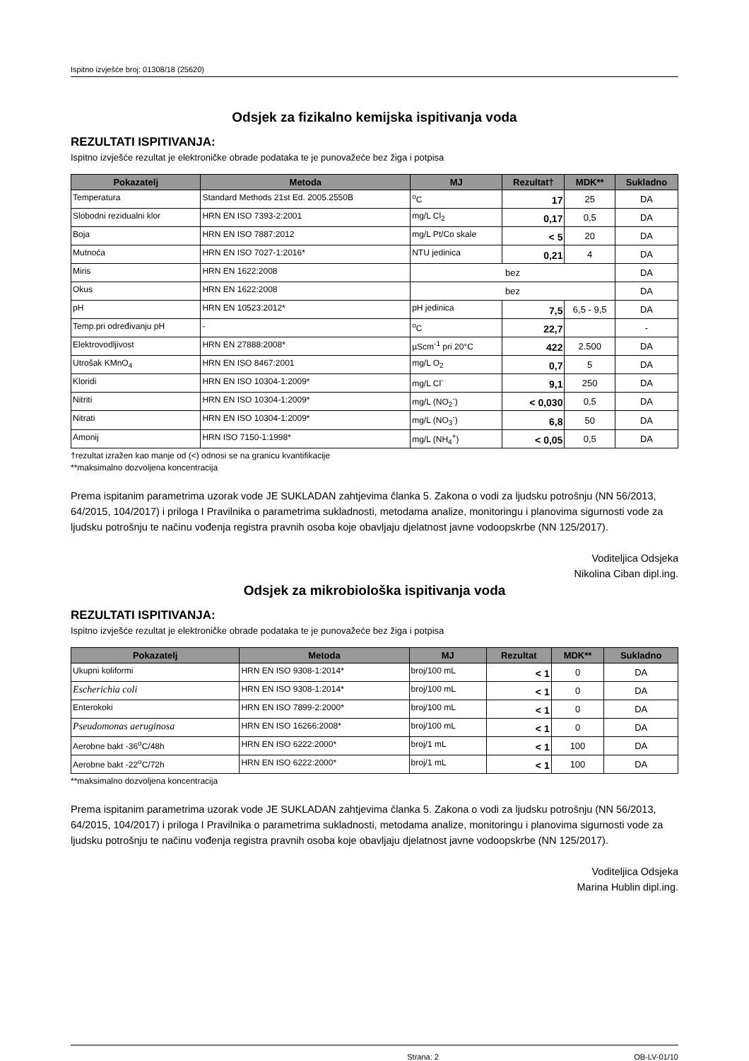Ispitno izvješće broj: 01308/18 (25620)
Odsjek za fizikalno kemijska ispitivanja voda
REZULTATI ISPITIVANJA:
Ispitno izvješće rezultat je elektroničke obrade podataka te je punovažeće bez žiga i potpisa
| Pokazatelj | Metoda | MJ | Rezultat† | MDK** | Sukladno |
| --- | --- | --- | --- | --- | --- |
| Temperatura | Standard Methods 21st Ed. 2005.2550B | <sup>o</sup> C | 17 | 25 | DA |
| Slobodni rezidualni klor | HRN EN ISO 7393-2:2001 | mg/L Cl<sub>2</sub> | 0,17 | 0,5 | DA |
| Boja | HRN EN ISO 7887:2012 | mg/L Pt/Co skale | < 5 | 20 | DA |
| Mutnoća | HRN EN ISO 7027-1:2016* | NTU jedinica | 0,21 | 4 | DA |
| Miris | HRN EN 1622:2008 | bez | | | DA |
| Okus | HRN EN 1622:2008 | bez | | | DA |
| pH | HRN EN 10523:2012* | pH jedinica | 7,5 | 6,5 - 9,5 | DA |
| Temp.pri određivanju pH | - | <sup>o</sup> C | 22,7 | | - |
| Elektrovodljivost | HRN EN 27888:2008* | µScm<sup>-1</sup> pri 20°C | 422 | 2.500 | DA |
| Utrošak KMnO<sub>4</sub> | HRN EN ISO 8467:2001 | mg/L O<sub>2</sub> | 0,7 | 5 | DA |
| Kloridi | HRN EN ISO 10304-1:2009* | mg/L Cl<sup>-</sup> | 9,1 | 250 | DA |
| Nitriti | HRN EN ISO 10304-1:2009* | mg/L (NO<sub>2</sub><sup>-</sup>) | < 0,030 | 0,5 | DA |
| Nitrati | HRN EN ISO 10304-1:2009* | mg/L (NO<sub>3</sub><sup>-</sup>) | 6,8 | 50 | DA |
| Amonij | HRN ISO 7150-1:1998* | mg/L (NH<sub>4</sub><sup>+</sup>) | < 0,05 | 0,5 | DA |
†rezultat izražen kao manje od (<) odnosi se na granicu kvantifikacije
**maksimalno dozvoljena koncentracija
Prema ispitanim parametrima uzorak vode JE SUKLADAN zahtjevima članka 5. Zakona o vodi za ljudsku potrošnju (NN 56/2013, 64/2015, 104/2017) i priloga I Pravilnika o parametrima sukladnosti, metodama analize, monitoringu i planovima sigurnosti vode za ljudsku potrošnju te načinu vođenja registra pravnih osoba koje obavljaju djelatnost javne vodoopskrbe (NN 125/2017).
Voditeljica Odsjeka
Nikolina Ciban dipl.ing.
Odsjek za mikrobiološka ispitivanja voda
REZULTATI ISPITIVANJA:
Ispitno izvješće rezultat je elektroničke obrade podataka te je punovažeće bez žiga i potpisa
| Pokazatelj | Metoda | MJ | Rezultat | MDK** | Sukladno |
| --- | --- | --- | --- | --- | --- |
| Ukupni koliformi | HRN EN ISO 9308-1:2014* | broj/100 mL | < 1 | 0 | DA |
| Escherichia coli | HRN EN ISO 9308-1:2014* | broj/100 mL | < 1 | 0 | DA |
| Enterokoki | HRN EN ISO 7899-2:2000* | broj/100 mL | < 1 | 0 | DA |
| Pseudomonas aeruginosa | HRN EN ISO 16266:2008* | broj/100 mL | < 1 | 0 | DA |
| Aerobne bakt -36<sup>o</sup>C/48h | HRN EN ISO 6222:2000* | broj/1 mL | < 1 | 100 | DA |
| Aerobne bakt -22<sup>o</sup>C/72h | HRN EN ISO 6222:2000* | broj/1 mL | < 1 | 100 | DA |
**maksimalno dozvoljena koncentracija
Prema ispitanim parametrima uzorak vode JE SUKLADAN zahtjevima članka 5. Zakona o vodi za ljudsku potrošnju (NN 56/2013, 64/2015, 104/2017) i priloga I Pravilnika o parametrima sukladnosti, metodama analize, monitoringu i planovima sigurnosti vode za ljudsku potrošnju te načinu vođenja registra pravnih osoba koje obavljaju djelatnost javne vodoopskrbe (NN 125/2017).
Voditeljica Odsjeka
Marina Hublin dipl.ing.
Strana: 2 OB-LV-01/10